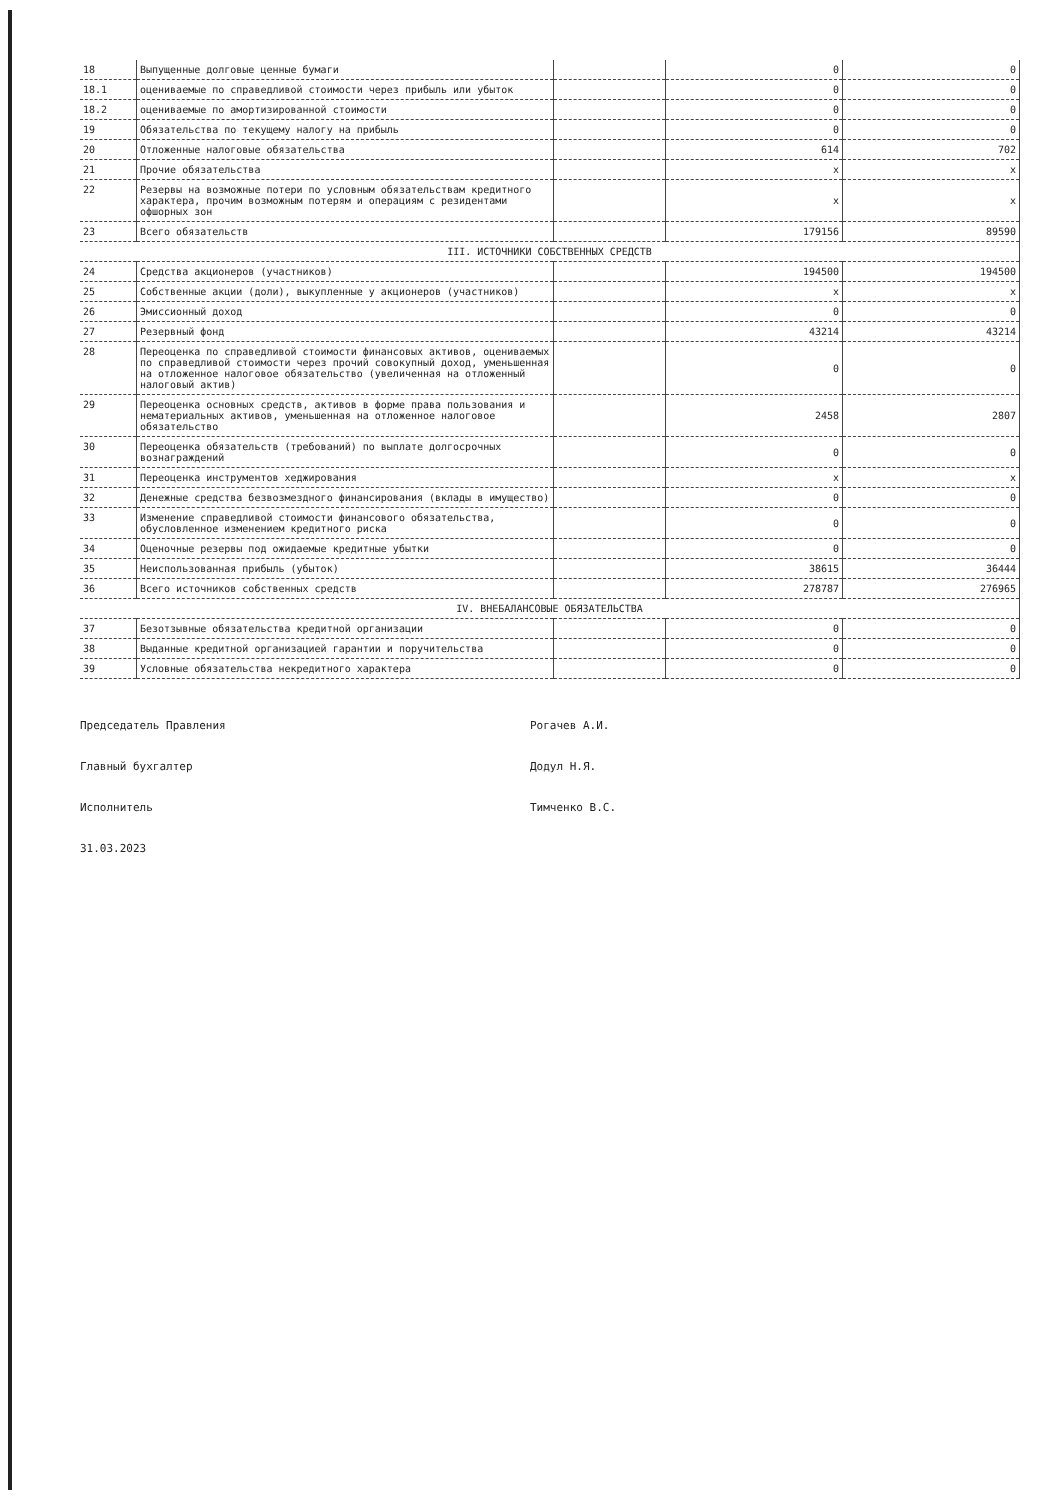| 18 | Выпущенные долговые ценные бумаги | | 0 | 0 |
| 18.1 | оцениваемые по справедливой стоимости через прибыль или убыток | | 0 | 0 |
| 18.2 | оцениваемые по амортизированной стоимости | | 0 | 0 |
| 19 | Обязательства по текущему налогу на прибыль | | 0 | 0 |
| 20 | Отложенные налоговые обязательства | | 614 | 702 |
| 21 | Прочие обязательства | | x | x |
| 22 | Резервы на возможные потери по условным обязательствам кредитного характера, прочим возможным потерям и операциям с резидентами офшорных зон | | x | x |
| 23 | Всего обязательств | | 179156 | 89590 |
| III. ИСТОЧНИКИ СОБСТВЕННЫХ СРЕДСТВ | | | | |
| 24 | Средства акционеров (участников) | | 194500 | 194500 |
| 25 | Собственные акции (доли), выкупленные у акционеров (участников) | | x | x |
| 26 | Эмиссионный доход | | 0 | 0 |
| 27 | Резервный фонд | | 43214 | 43214 |
| 28 | Переоценка по справедливой стоимости финансовых активов, оцениваемых по справедливой стоимости через прочий совокупный доход, уменьшенная на отложенное налоговое обязательство (увеличенная на отложенный налоговый актив) | | 0 | 0 |
| 29 | Переоценка основных средств, активов в форме права пользования и нематериальных активов, уменьшенная на отложенное налоговое обязательство | | 2458 | 2807 |
| 30 | Переоценка обязательств (требований) по выплате долгосрочных вознаграждений | | 0 | 0 |
| 31 | Переоценка инструментов хеджирования | | x | x |
| 32 | Денежные средства безвозмездного финансирования (вклады в имущество) | | 0 | 0 |
| 33 | Изменение справедливой стоимости финансового обязательства, обусловленное изменением кредитного риска | | 0 | 0 |
| 34 | Оценочные резервы под ожидаемые кредитные убытки | | 0 | 0 |
| 35 | Неиспользованная прибыль (убыток) | | 38615 | 36444 |
| 36 | Всего источников собственных средств | | 278787 | 276965 |
| IV. ВНЕБАЛАНСОВЫЕ ОБЯЗАТЕЛЬСТВА | | | | |
| 37 | Безотзывные обязательства кредитной организации | | 0 | 0 |
| 38 | Выданные кредитной организацией гарантии и поручительства | | 0 | 0 |
| 39 | Условные обязательства некредитного характера | | 0 | 0 |
Председатель Правления
Рогачев А.И.
Главный бухгалтер
Додул Н.Я.
Исполнитель
Тимченко В.С.
31.03.2023